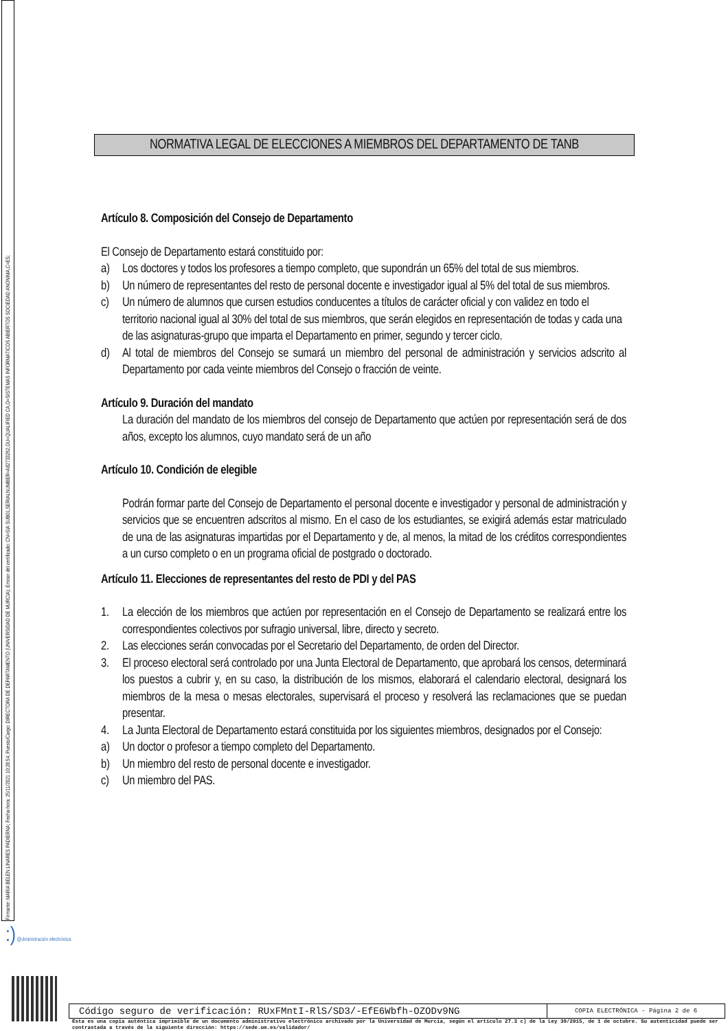Firmante: MARIA BELEN LINARES PADIERNA; Fecha-hora: 25/11/2021 10:28:54; Puesto/Cargo: DIRECTORA DE DEPARTAMENTO (UNIVERSIDAD DE MURCIA); Emisor del certificado: CN=SIA SUB01,SERIALNUMBER=A82733262,OU=QUALIFIED CA,O=SISTEMAS INFORMATICOS ABIERTOS SOCIEDAD ANONIMA,C=ES;
NORMATIVA LEGAL DE ELECCIONES A MIEMBROS DEL DEPARTAMENTO DE TANB
Artículo 8. Composición del Consejo de Departamento
El Consejo de Departamento estará constituido por:
a) Los doctores y todos los profesores a tiempo completo, que supondrán un 65% del total de sus miembros.
b) Un número de representantes del resto de personal docente e investigador igual al 5% del total de sus miembros.
c) Un número de alumnos que cursen estudios conducentes a títulos de carácter oficial y con validez en todo el territorio nacional igual al 30% del total de sus miembros, que serán elegidos en representación de todas y cada una de las asignaturas-grupo que imparta el Departamento en primer, segundo y tercer ciclo.
d) Al total de miembros del Consejo se sumará un miembro del personal de administración y servicios adscrito al Departamento por cada veinte miembros del Consejo o fracción de veinte.
Artículo 9. Duración del mandato
La duración del mandato de los miembros del consejo de Departamento que actúen por representación será de dos años, excepto los alumnos, cuyo mandato será de un año
Artículo 10. Condición de elegible
Podrán formar parte del Consejo de Departamento el personal docente e investigador y personal de administración y servicios que se encuentren adscritos al mismo. En el caso de los estudiantes, se exigirá además estar matriculado de una de las asignaturas impartidas por el Departamento y de, al menos, la mitad de los créditos correspondientes a un curso completo o en un programa oficial de postgrado o doctorado.
Artículo 11. Elecciones de representantes del resto de PDI y del PAS
1. La elección de los miembros que actúen por representación en el Consejo de Departamento se realizará entre los correspondientes colectivos por sufragio universal, libre, directo y secreto.
2. Las elecciones serán convocadas por el Secretario del Departamento, de orden del Director.
3. El proceso electoral será controlado por una Junta Electoral de Departamento, que aprobará los censos, determinará los puestos a cubrir y, en su caso, la distribución de los mismos, elaborará el calendario electoral, designará los miembros de la mesa o mesas electorales, supervisará el proceso y resolverá las reclamaciones que se puedan presentar.
4. La Junta Electoral de Departamento estará constituida por los siguientes miembros, designados por el Consejo:
a) Un doctor o profesor a tiempo completo del Departamento.
b) Un miembro del resto de personal docente e investigador.
c) Un miembro del PAS.
:) @dministración electrónica
| Código seguro de verificación: RUxFMntI-RlS/SD3/-EfE6Wbfh-OZODv9NG | COPIA ELECTRÓNICA - Página 2 de 6 |
Esta es una copia auténtica imprimible de un documento administrativo electrónico archivado por la Universidad de Murcia, según el artículo 27.3 c) de la Ley 39/2015, de 1 de octubre. Su autenticidad puede ser contrastada a través de la siguiente dirección: https://sede.um.es/validador/